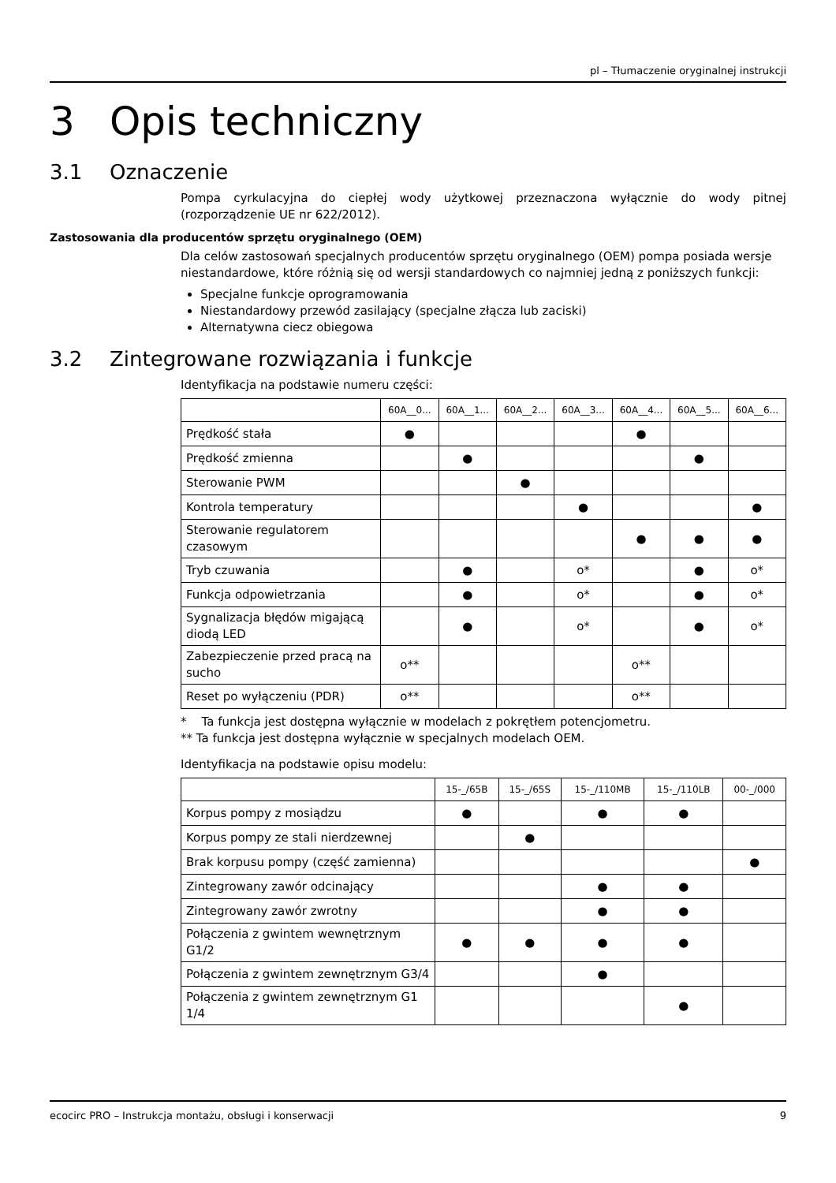pl – Tłumaczenie oryginalnej instrukcji
3 Opis techniczny
3.1 Oznaczenie
Pompa cyrkulacyjna do ciepłej wody użytkowej przeznaczona wyłącznie do wody pitnej (rozporządzenie UE nr 622/2012).
Zastosowania dla producentów sprzętu oryginalnego (OEM)
Dla celów zastosowań specjalnych producentów sprzętu oryginalnego (OEM) pompa posiada wersje niestandardowe, które różnią się od wersji standardowych co najmniej jedną z poniższych funkcji:
Specjalne funkcje oprogramowania
Niestandardowy przewód zasilający (specjalne złącza lub zaciski)
Alternatywna ciecz obiegowa
3.2 Zintegrowane rozwiązania i funkcje
Identyfikacja na podstawie numeru części:
| | 60A__0... | 60A__1... | 60A__2... | 60A__3... | 60A__4... | 60A__5... | 60A__6... |
| --- | --- | --- | --- | --- | --- | --- | --- |
| Prędkość stała | ● | | | | ● | | |
| Prędkość zmienna | | ● | | | | ● | |
| Sterowanie PWM | | | ● | | | | |
| Kontrola temperatury | | | | ● | | | ● |
| Sterowanie regulatorem czasowym | | | | | ● | ● | ● |
| Tryb czuwania | | ● | | o* | | ● | o* |
| Funkcja odpowietrzania | | ● | | o* | | ● | o* |
| Sygnalizacja błędów migającą diodą LED | | ● | | o* | | ● | o* |
| Zabezpieczenie przed pracą na sucho | o** | | | | o** | | |
| Reset po wyłączeniu (PDR) | o** | | | | o** | | |
* Ta funkcja jest dostępna wyłącznie w modelach z pokrętłem potencjometru.
** Ta funkcja jest dostępna wyłącznie w specjalnych modelach OEM.
Identyfikacja na podstawie opisu modelu:
| | 15-_/65B | 15-_/65S | 15-_/110MB | 15-_/110LB | 00-_/000 |
| --- | --- | --- | --- | --- | --- |
| Korpus pompy z mosiądzu | ● | | ● | ● | |
| Korpus pompy ze stali nierdzewnej | | ● | | | |
| Brak korpusu pompy (część zamienna) | | | | | ● |
| Zintegrowany zawór odcinający | | | ● | ● | |
| Zintegrowany zawór zwrotny | | | ● | ● | |
| Połączenia z gwintem wewnętrznym G1/2 | ● | ● | ● | ● | |
| Połączenia z gwintem zewnętrznym G3/4 | | | ● | | |
| Połączenia z gwintem zewnętrznym G1 1/4 | | | | ● | |
ecocirc PRO – Instrukcja montażu, obsługi i konserwacji 9